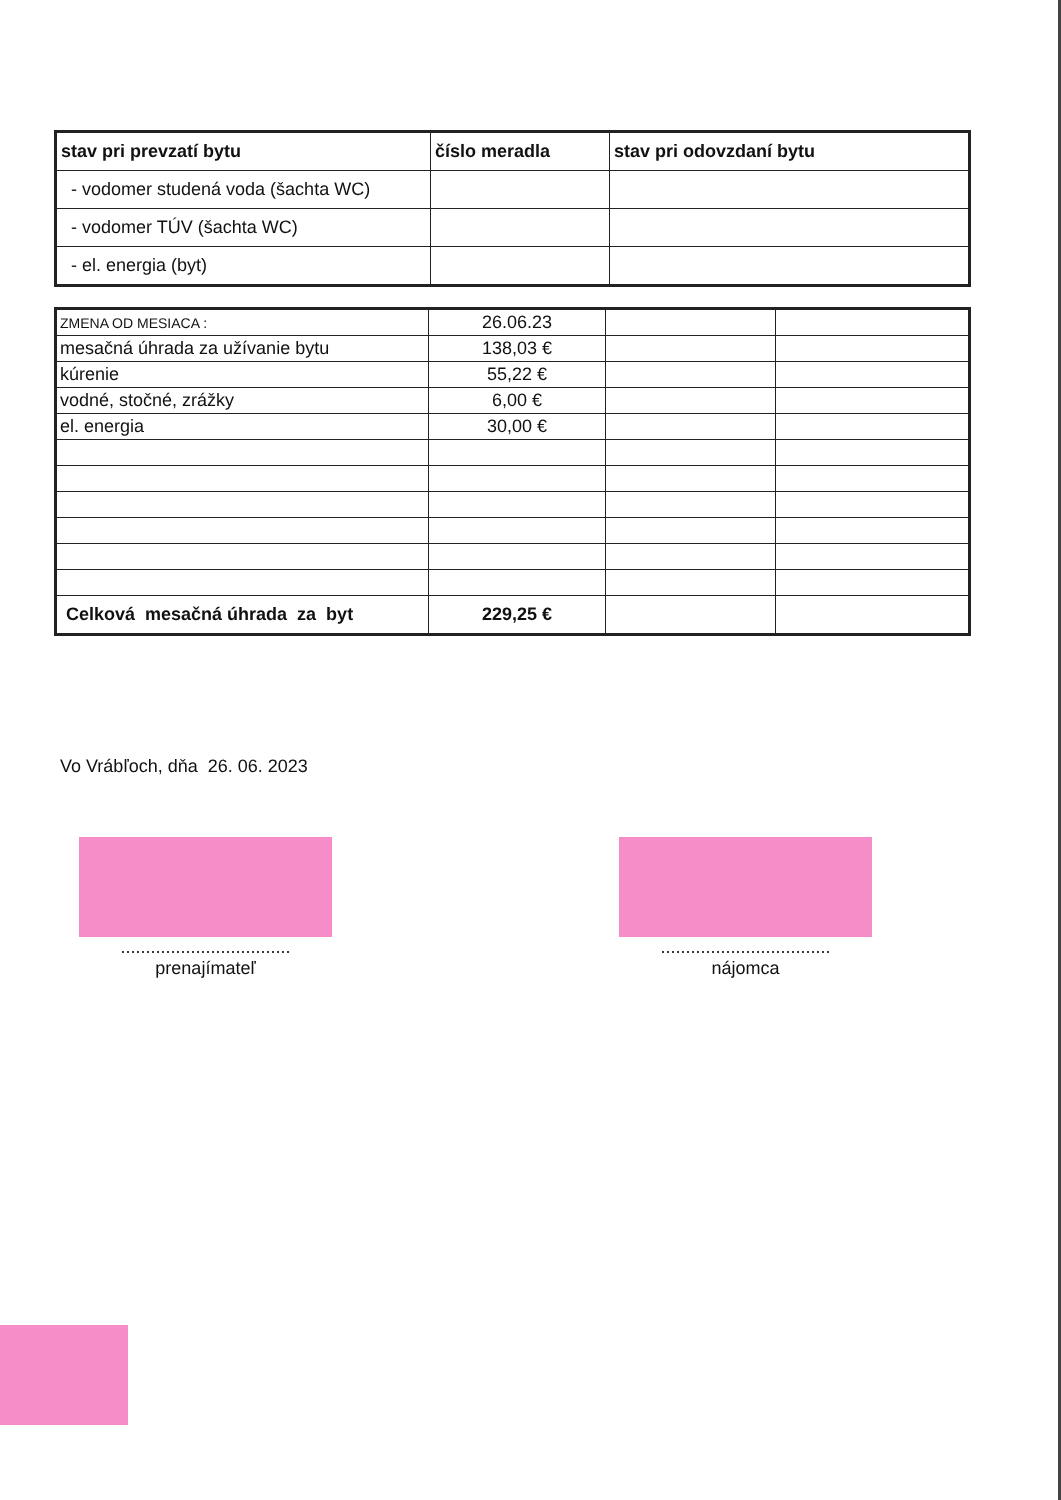| stav pri prevzatí bytu | číslo meradla | stav pri odovzdaní bytu |
| --- | --- | --- |
| - vodomer studená voda (šachta WC) | | |
| - vodomer TÚV (šachta WC) | | |
| - el. energia (byt) | | |
| ZMENA OD MESIACA : | 26.06.23 | | |
| mesačná úhrada za užívanie bytu | 138,03 € | | |
| kúrenie | 55,22 € | | |
| vodné, stočné, zrážky | 6,00 € | | |
| el. energia | 30,00 € | | |
| Celková mesačná úhrada za byt | 229,25 € | | |
Vo Vrábľoch, dňa 26. 06. 2023
..................................
prenajímateľ
..................................
nájomca